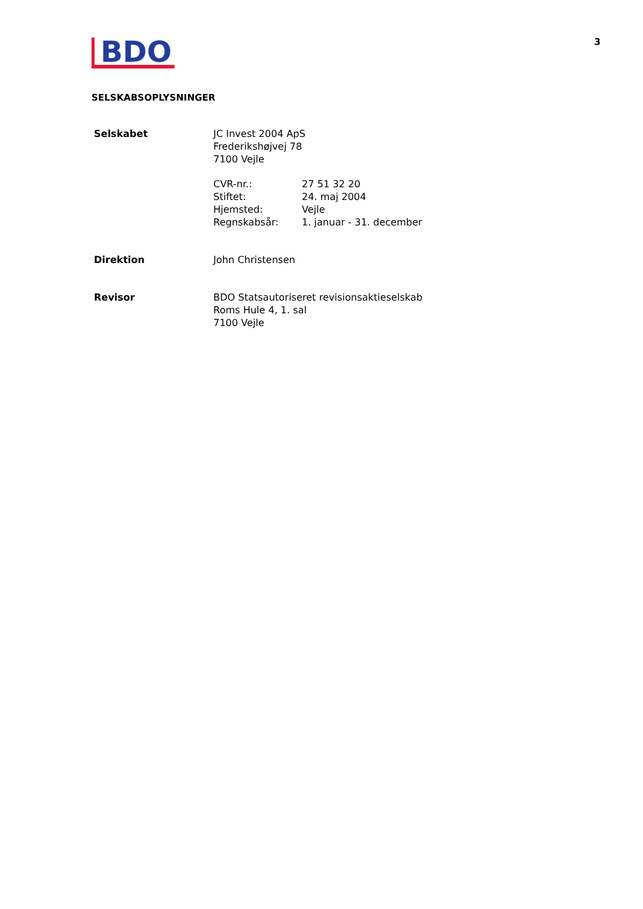BDO
3
SELSKABSOPLYSNINGER
Selskabet JC Invest 2004 ApS
Frederikshøjvej 78
7100 Vejle
| CVR-nr.: | 27 51 32 20 |
| Stiftet: | 24. maj 2004 |
| Hjemsted: | Vejle |
| Regnskabsår: | 1. januar - 31. december |
Direktion John Christensen
Revisor BDO Statsautoriseret revisionsaktieselskab
Roms Hule 4, 1. sal
7100 Vejle